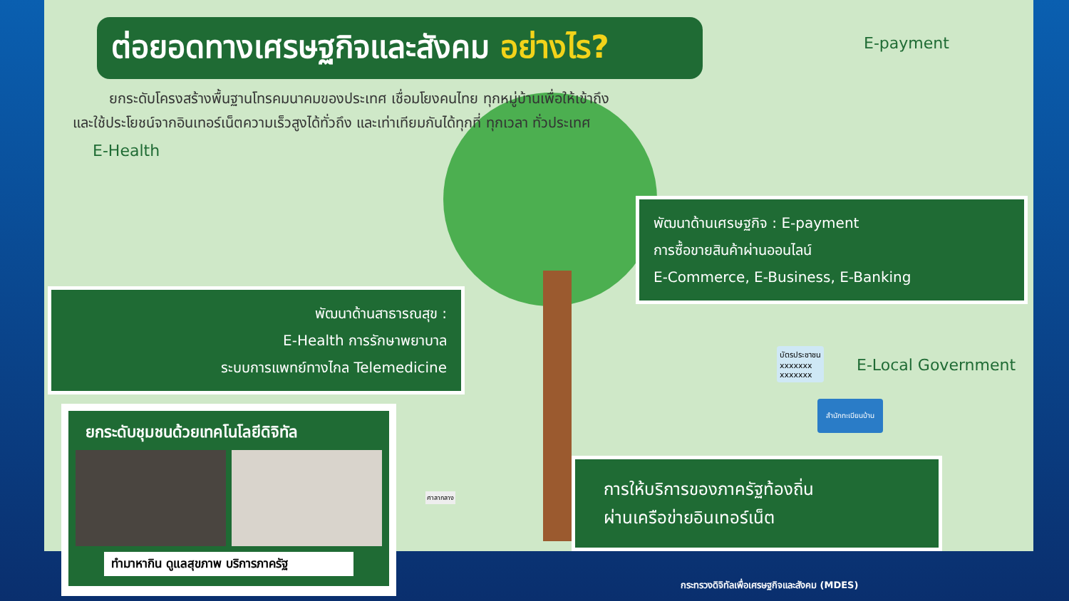ต่อยอดทางเศรษฐกิจและสังคม อย่างไร?
ยกระดับโครงสร้างพื้นฐานโทรคมนาคมของประเทศ เชื่อมโยงคนไทย ทุกหมู่บ้านเพื่อให้เข้าถึงและใช้ประโยชน์จากอินเทอร์เน็ตความเร็วสูงได้ทั่วถึง และเท่าเทียมกันได้ทุกที่ ทุกเวลา ทั่วประเทศ
E-Health
E-payment
E-Local Government
บัตรประชาชน
xxxxxxx
xxxxxxx
สำนักทะเบียนบ้าน
พัฒนาด้านเศรษฐกิจ : E-payment
การซื้อขายสินค้าผ่านออนไลน์
E-Commerce, E-Business, E-Banking
พัฒนาด้านสาธารณสุข :
E-Health การรักษาพยาบาล
ระบบการแพทย์ทางไกล Telemedicine
ศาลากลาง
การให้บริการของภาครัฐท้องถิ่น
ผ่านเครือข่ายอินเทอร์เน็ต
ยกระดับชุมชนด้วยเทคโนโลยีดิจิทัล
ทำมาหากิน ดูแลสุขภาพ บริการภาครัฐ
กระทรวงดิจิทัลเพื่อเศรษฐกิจและสังคม (MDES)